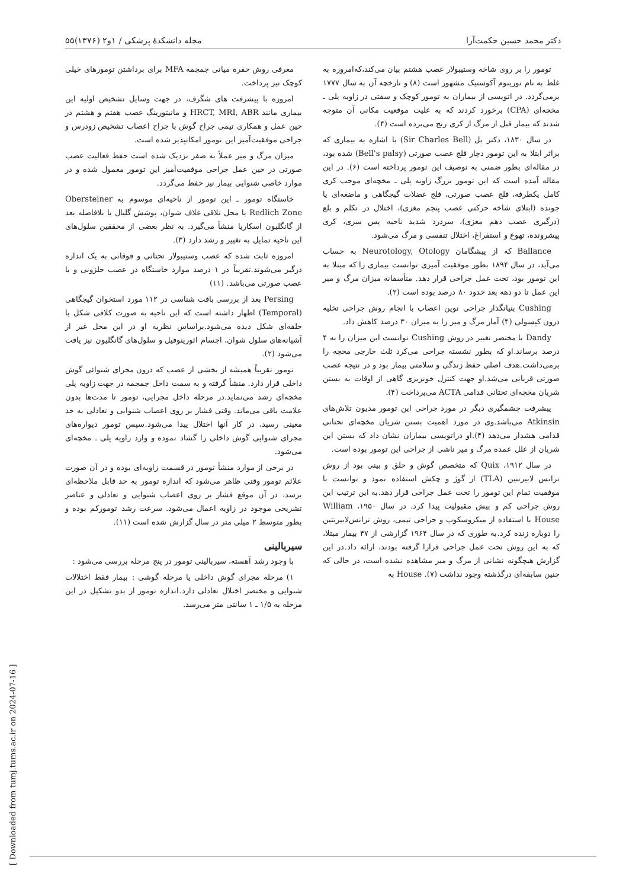دکتر محمد حسین حکمت‌آرا مجله دانشکدهٔ پزشکی / ۱و۲ (۱۳۷۶)۵۵
تومور را بر روی شاخه وستیبولار عصب هشتم بیان می‌کند،که‌امروزه به غلط به نام نورینوم آکوستیک مشهور است (۸) و تارخچه آن به سال ۱۷۷۷ برمی‌گردد. در اتوپسی از بیماران به تومور کوچک و سفتی در زاویه پلی ـ مخچه‌ای (CPA) برخورد کردند که به علیت موقعیت مکانی آن متوجه شدند که بیمار قبل از مرگ از کری رنج می‌برده است (۴).
در سال ۱۸۳۰، دکتر بل (Sir Charles Bell) با اشاره به بیماری که براثر ابتلا به این تومور دچار فلج عصب صورتی (Bell's palsy) شده بود، در مقاله‌ای بطور ضمنی به توصیف این تومور پرداخته است (۶). در این مقاله آمده است که این تومور بزرگ زاویه پلی ـ مخچه‌ای موجب کری کامل یکطرفه، فلج عصب صورتی، فلج عضلات گیجگاهی و ماضغه‌ای یا جونده (ابتلای شاخه حرکتی عصب پنجم مغزی)، اختلال در تکلم و بلع (درگیری عصب دهم مغزی)، سردرد شدید ناحیه پس سری، کری پیشرونده، تهوع و استفراغ، اختلال تنفسی و مرگ می‌شود.
Ballance که از پیشگامان Neurotology, Otology به حساب می‌آید، در سال ۱۸۹۴ بطور موفقیت آمیزی توانست بیماری را که مبتلا به این تومور بود، تحت عمل جراحی قرار دهد. متأسفانه میزان مرگ و میر این عمل تا دو دهه بعد حدود ۸۰ درصد بوده است (۲).
Cushing بنیانگذار جراحی نوین اعصاب با انجام روش جراحی تخلیه درون کپسولی (۴) آمار مرگ و میر را به میزان ۳۰ درصد کاهش داد.
Dandy با مختصر تغییر در روش Cushing توانست این میزان را به ۴ درصد برساند.او که بطور نشسته جراحی می‌کرد ثلث خارجی مخچه را برمی‌داشت.هدف اصلی حفظ زندگی و سلامتی بیمار بود و در نتیجه عصب صورتی قربانی می‌شد.او جهت کنترل خونریزی گاهی از اوقات به بستن شریان مخچه‌ای تحتانی قدامی ACTA می‌پرداخت (۴).
پیشرفت چشمگیری دیگر در مورد جراحی این تومور مدیون تلاش‌های Atkinsin می‌باشد.وی در مورد اهمیت بستن شریان مخچه‌ای تحتانی قدامی هشدار می‌دهد (۴).او دراتوپسی بیماران نشان داد که بستن این شریان از علل عمده مرگ و میر ناشی از جراحی این تومور بوده است.
در سال ۱۹۱۲، Quix که متخصص گوش و حلق و بینی بود از روش ترانس لابیرنتین (TLA) از گوژ و چکش استفاده نمود و توانست با موفقیت تمام این تومور را تحت عمل جراحی قرار دهد.به این ترتیب این روش جراحی کم و بیش مقبولیت پیدا کرد. در سال ۱۹۵۰، William House با استفاده از میکروسکوپ و جراحی تیمی، روش ترانس‌لابیرنتین را دوباره زنده کرد.به طوری که در سال ۱۹۶۴ گزارشی از ۴۷ بیمار مبتلا، که به این روش تحت عمل جراحی قرارا گرفته بودند، ارائه داد.در این گزارش هیچگونه نشانی از مرگ و میر مشاهده نشده است، در حالی که چنین سابقه‌ای درگذشته وجود نداشت (۷). House به
معرفی روش حفره میانی جمجمه MFA برای برداشتن تومورهای خیلی کوچک نیز پرداخت.
امروزه با پیشرفت های شگرف، در جهت وسایل تشخیص اولیه این بیماری مانند HRCT, MRI, ABR و مانیتورینگ عصب هفتم و هشتم در حین عمل و همکاری تیمی جراح گوش با جراح اعصاب تشخیص زودرس و جراحی موفقیت‌آمیز این تومور امکانپذیر شده است.
میزان مرگ و میر عملاً به صفر نزدیک شده است حفظ فعالیت عصب صورتی در حین عمل جراحی موفقیت‌آمیز این تومور معمول شده و در موارد خاصی شنوایی بیمار نیز حفظ می‌گردد.
خاستگاه تومور ـ این تومور از ناحیه‌ای موسوم به Obersteiner Redlich Zone یا محل تلاقی غلاف شوان، پوشش گلیال یا بلافاصله بعد از گانگلیون اسکارپا منشأ می‌گیرد. به نظر بعضی از محققین سلول‌های این ناحیه تمایل به تغییر و رشد دارد (۳).
امروزه ثابت شده که عصب وستیبولار تحتانی و فوقانی به یک اندازه درگیر می‌شوند.تقریباً در ۱ درصد موارد خاستگاه در عصب حلزونی و یا عصب صورتی می‌باشد. (۱۱)
Persing بعد از بررسی بافت شناسی در ۱۱۲ مورد استخوان گیجگاهی (Temporal) اظهار داشته است که این ناحیه به صورت کلافی شکل یا حلقه‌ای شکل دیده می‌شود.براساس نظریه او در این محل غیر از آشیانه‌های سلول شوان، اجسام ائورینوفیل و سلول‌های گانگلیون نیز یافت می‌شود (۲).
تومور تقریباً همیشه از بخشی از عصب که درون مجرای شنوائی گوش داخلی قرار دارد. منشأ گرفته و به سمت داخل جمجمه در جهت زاویه پلی مخچه‌ای رشد می‌نماید.در مرحله داخل مجرایی، تومور تا مدت‌ها بدون علامت باقی می‌ماند. وقتی فشار بر روی اعصاب شنوایی و تعادلی به حد معینی رسید، در کار آنها اختلال پیدا می‌شود.سپس تومور دیواره‌های مجرای شنوایی گوش داخلی را گشاد نموده و وارد زاویه پلی ـ مخچه‌ای می‌شود.
در برخی از موارد منشأ تومور در قسمت زاویه‌ای بوده و در آن صورت علائم تومور وقتی ظاهر می‌شود که اندازه تومور به حد قابل ملاحظه‌ای برسد، در آن موقع فشار بر روی اعصاب شنوایی و تعادلی و عناصر تشریحی موجود در زاویه اعمال می‌شود. سرعت رشد تومورکم بوده و بطور متوسط ۲ میلی متر در سال گزارش شده است (۱۱).
سیربالینی
با وجود رشد آهسته، سیربالینی تومور در پنج مرحله بررسی می‌شود :
۱) مرحله مجرای گوش داخلی یا مرحله گوشی : بیمار فقط اختلالات شنوایی و مختصر اختلال تعادلی دارد.اندازه تومور از بدو تشکیل در این مرحله به ۱/۵ ـ ۱ سانتی متر می‌رسد.
[ Downloaded from tumj.tums.ac.ir on 2024-07-16 ]